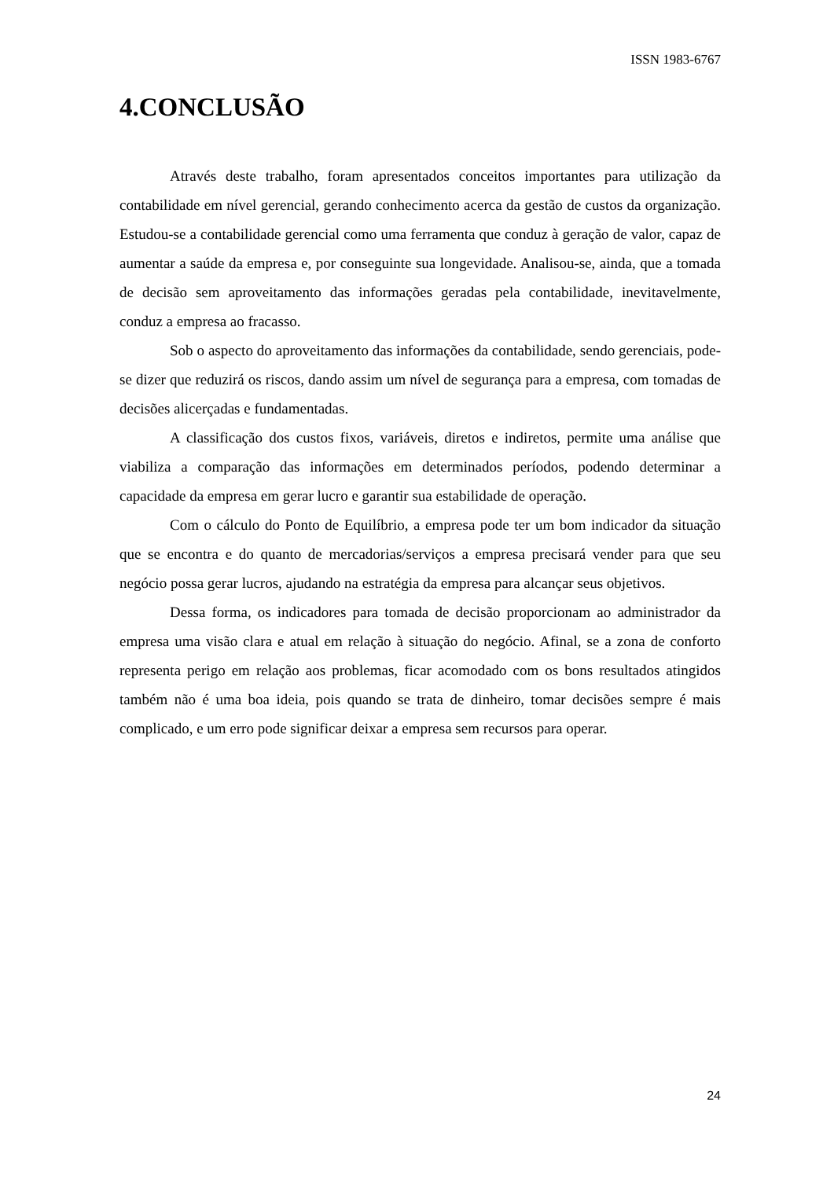ISSN 1983-6767
4.CONCLUSÃO
Através deste trabalho, foram apresentados conceitos importantes para utilização da contabilidade em nível gerencial, gerando conhecimento acerca da gestão de custos da organização. Estudou-se a contabilidade gerencial como uma ferramenta que conduz à geração de valor, capaz de aumentar a saúde da empresa e, por conseguinte sua longevidade. Analisou-se, ainda, que a tomada de decisão sem aproveitamento das informações geradas pela contabilidade, inevitavelmente, conduz a empresa ao fracasso.
Sob o aspecto do aproveitamento das informações da contabilidade, sendo gerenciais, pode-se dizer que reduzirá os riscos, dando assim um nível de segurança para a empresa, com tomadas de decisões alicerçadas e fundamentadas.
A classificação dos custos fixos, variáveis, diretos e indiretos, permite uma análise que viabiliza a comparação das informações em determinados períodos, podendo determinar a capacidade da empresa em gerar lucro e garantir sua estabilidade de operação.
Com o cálculo do Ponto de Equilíbrio, a empresa pode ter um bom indicador da situação que se encontra e do quanto de mercadorias/serviços a empresa precisará vender para que seu negócio possa gerar lucros, ajudando na estratégia da empresa para alcançar seus objetivos.
Dessa forma, os indicadores para tomada de decisão proporcionam ao administrador da empresa uma visão clara e atual em relação à situação do negócio. Afinal, se a zona de conforto representa perigo em relação aos problemas, ficar acomodado com os bons resultados atingidos também não é uma boa ideia, pois quando se trata de dinheiro, tomar decisões sempre é mais complicado, e um erro pode significar deixar a empresa sem recursos para operar.
24